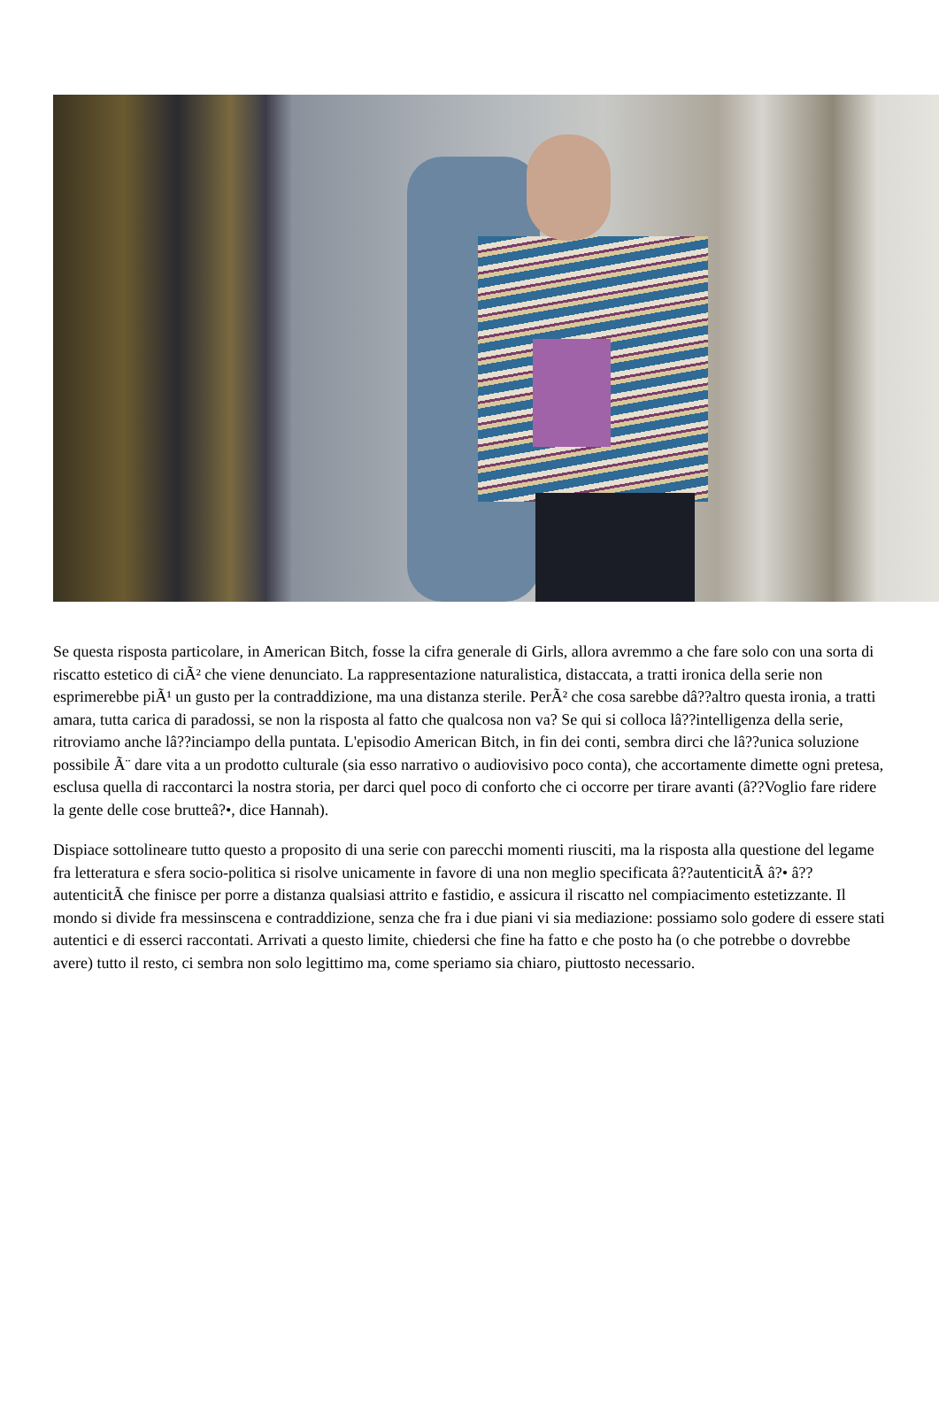Se questa risposta particolare, in American Bitch, fosse la cifra generale di Girls, allora avremmo a che fare solo con una sorta di riscatto estetico di ciÃ² che viene denunciato. La rappresentazione naturalistica, distaccata, a tratti ironica della serie non esprimerebbe piÃ¹ un gusto per la contraddizione, ma una distanza sterile. PerÃ² che cosa sarebbe dâ??altro questa ironia, a tratti amara, tutta carica di paradossi, se non la risposta al fatto che qualcosa non va? Se qui si colloca lâ??intelligenza della serie, ritroviamo anche lâ??inciampo della puntata. L'episodio American Bitch, in fin dei conti, sembra dirci che lâ??unica soluzione possibile Ã¨ dare vita a un prodotto culturale (sia esso narrativo o audiovisivo poco conta), che accortamente dimette ogni pretesa, esclusa quella di raccontarci la nostra storia, per darci quel poco di conforto che ci occorre per tirare avanti (â??Voglio fare ridere la gente delle cose brutteâ?•, dice Hannah).
Dispiace sottolineare tutto questo a proposito di una serie con parecchi momenti riusciti, ma la risposta alla questione del legame fra letteratura e sfera socio-politica si risolve unicamente in favore di una non meglio specificata â??autenticitÃ â?• â?? autenticitÃ che finisce per porre a distanza qualsiasi attrito e fastidio, e assicura il riscatto nel compiacimento estetizzante. Il mondo si divide fra messinscena e contraddizione, senza che fra i due piani vi sia mediazione: possiamo solo godere di essere stati autentici e di esserci raccontati. Arrivati a questo limite, chiedersi che fine ha fatto e che posto ha (o che potrebbe o dovrebbe avere) tutto il resto, ci sembra non solo legittimo ma, come speriamo sia chiaro, piuttosto necessario.